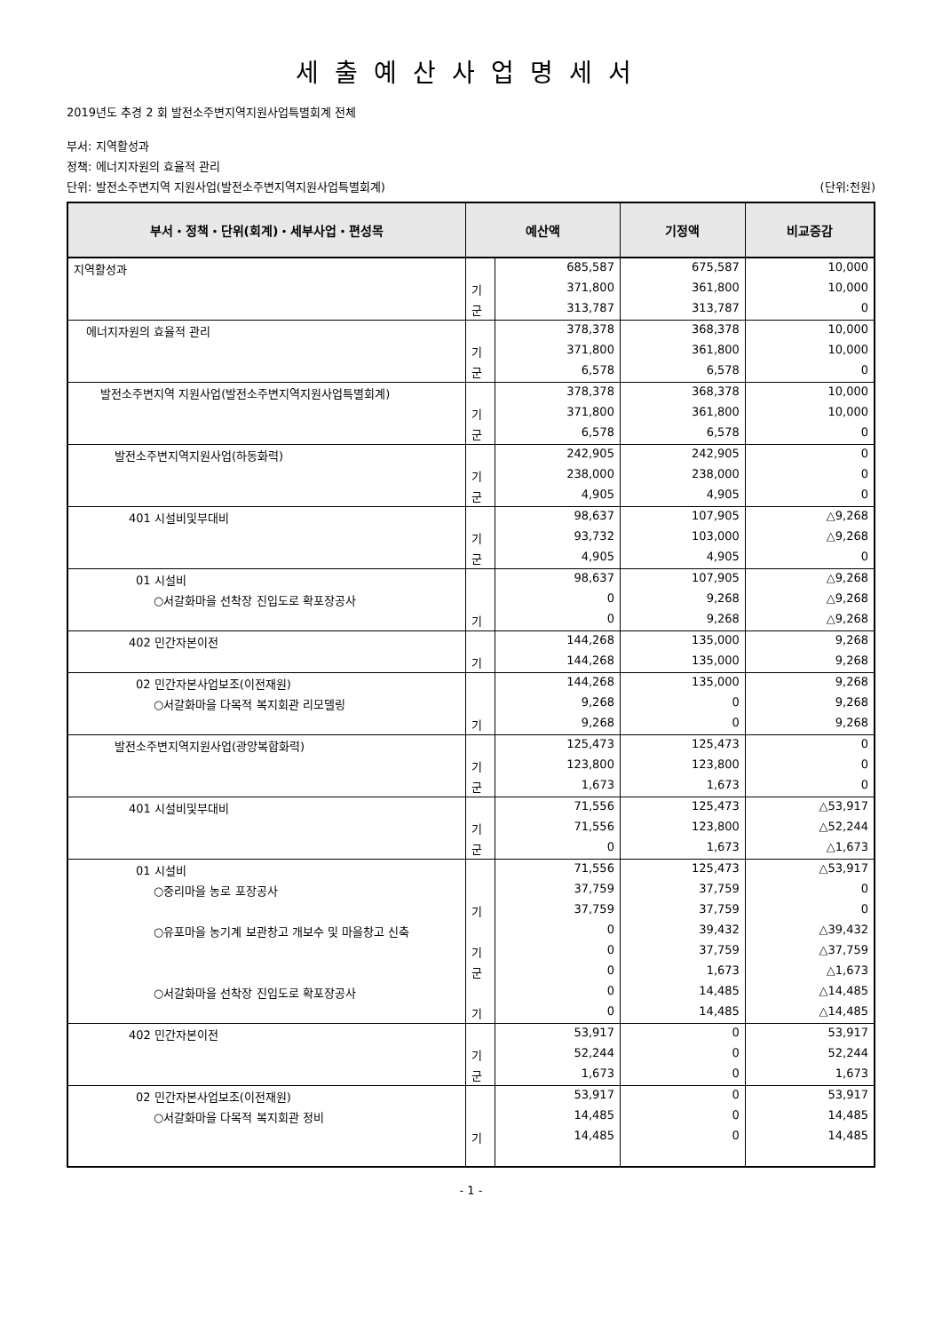세출예산사업명세서
2019년도 추경 2 회 발전소주변지역지원사업특별회계 전체
부서: 지역활성과
정책: 에너지자원의 효율적 관리
단위: 발전소주변지역 지원사업(발전소주변지역지원사업특별회계) (단위:천원)
| 부서・정책・단위(회계)・세부사업・편성목 | 예산액 | | 기정액 | 비교증감 |
| --- | --- | --- | --- | --- |
| 지역활성과 | | 685,587 | 675,587 | 10,000 |
| | 기 | 371,800 | 361,800 | 10,000 |
| | 군 | 313,787 | 313,787 | 0 |
| 에너지자원의 효율적 관리 | | 378,378 | 368,378 | 10,000 |
| | 기 | 371,800 | 361,800 | 10,000 |
| | 군 | 6,578 | 6,578 | 0 |
| 발전소주변지역 지원사업(발전소주변지역지원사업특별회계) | | 378,378 | 368,378 | 10,000 |
| | 기 | 371,800 | 361,800 | 10,000 |
| | 군 | 6,578 | 6,578 | 0 |
| 발전소주변지역지원사업(하동화력) | | 242,905 | 242,905 | 0 |
| | 기 | 238,000 | 238,000 | 0 |
| | 군 | 4,905 | 4,905 | 0 |
| 401 시설비및부대비 | | 98,637 | 107,905 | △9,268 |
| | 기 | 93,732 | 103,000 | △9,268 |
| | 군 | 4,905 | 4,905 | 0 |
| 01 시설비 | | 98,637 | 107,905 | △9,268 |
| ○서갈화마을 선착장 진입도로 확포장공사 | | 0 | 9,268 | △9,268 |
| | 기 | 0 | 9,268 | △9,268 |
| 402 민간자본이전 | | 144,268 | 135,000 | 9,268 |
| | 기 | 144,268 | 135,000 | 9,268 |
| 02 민간자본사업보조(이전재원) | | 144,268 | 135,000 | 9,268 |
| ○서갈화마을 다목적 복지회관 리모델링 | | 9,268 | 0 | 9,268 |
| | 기 | 9,268 | 0 | 9,268 |
| 발전소주변지역지원사업(광양복합화력) | | 125,473 | 125,473 | 0 |
| | 기 | 123,800 | 123,800 | 0 |
| | 군 | 1,673 | 1,673 | 0 |
| 401 시설비및부대비 | | 71,556 | 125,473 | △53,917 |
| | 기 | 71,556 | 123,800 | △52,244 |
| | 군 | 0 | 1,673 | △1,673 |
| 01 시설비 | | 71,556 | 125,473 | △53,917 |
| ○중리마을 농로 포장공사 | | 37,759 | 37,759 | 0 |
| | 기 | 37,759 | 37,759 | 0 |
| ○유포마을 농기계 보관창고 개보수 및 마을창고 신축 | | 0 | 39,432 | △39,432 |
| | 기 | 0 | 37,759 | △37,759 |
| | 군 | 0 | 1,673 | △1,673 |
| ○서갈화마을 선착장 진입도로 확포장공사 | | 0 | 14,485 | △14,485 |
| | 기 | 0 | 14,485 | △14,485 |
| 402 민간자본이전 | | 53,917 | 0 | 53,917 |
| | 기 | 52,244 | 0 | 52,244 |
| | 군 | 1,673 | 0 | 1,673 |
| 02 민간자본사업보조(이전재원) | | 53,917 | 0 | 53,917 |
| ○서갈화마을 다목적 복지회관 정비 | | 14,485 | 0 | 14,485 |
| | 기 | 14,485 | 0 | 14,485 |
- 1 -